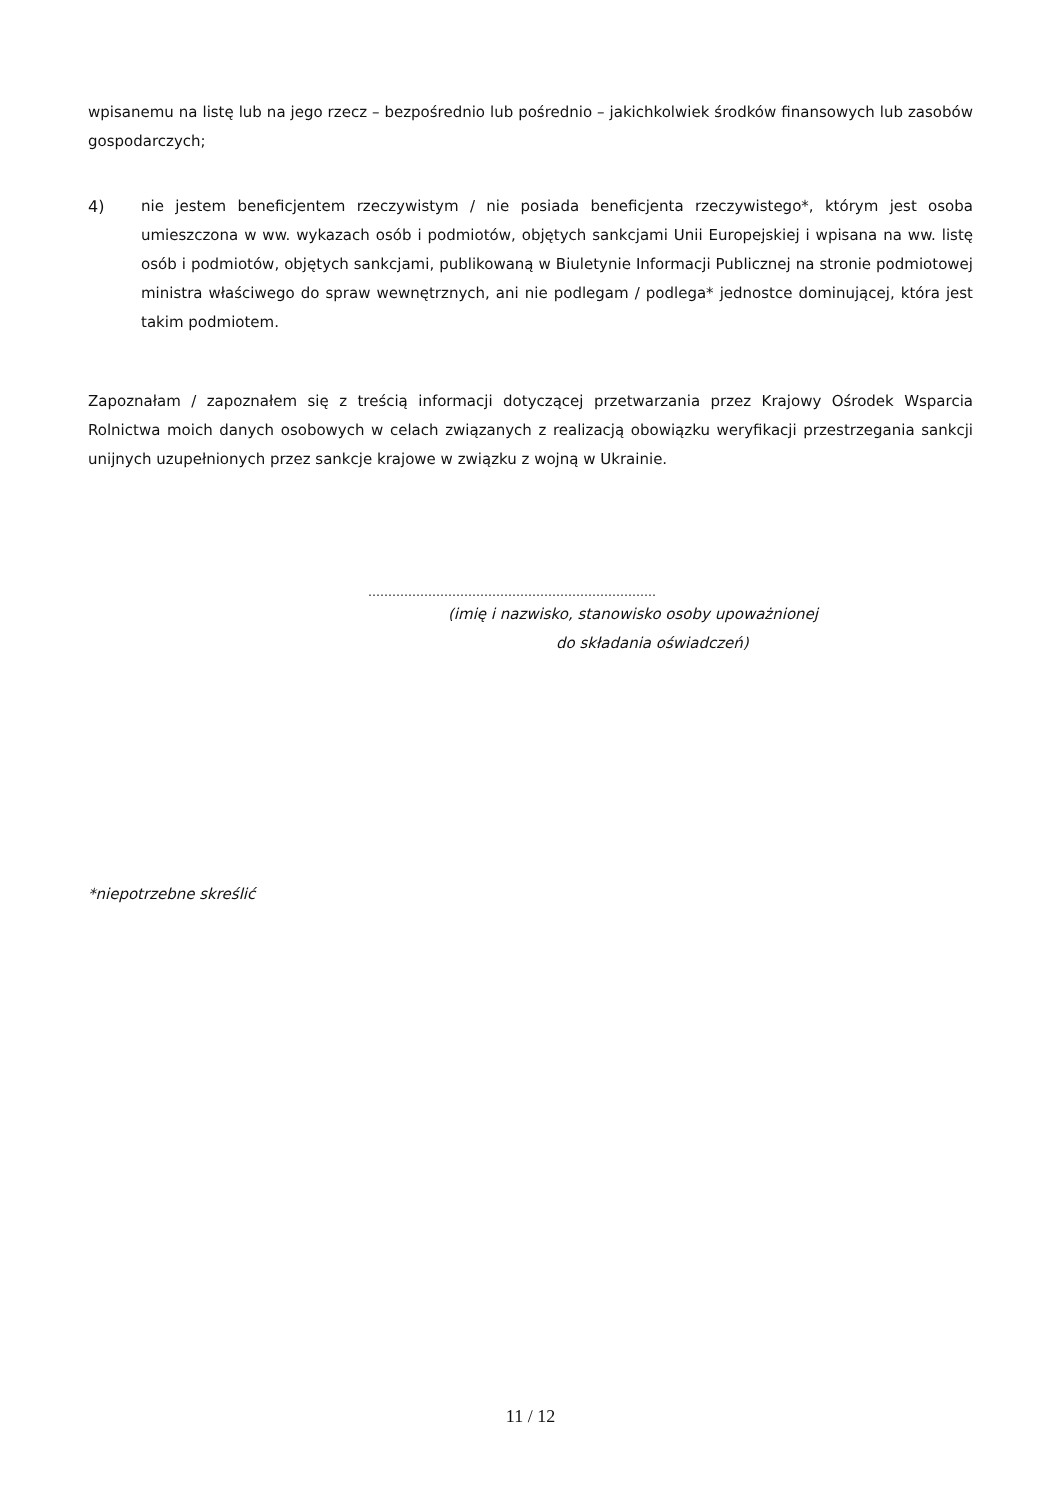wpisanemu na listę lub na jego rzecz – bezpośrednio lub pośrednio – jakichkolwiek środków finansowych lub zasobów gospodarczych;
4) nie jestem beneficjentem rzeczywistym / nie posiada beneficjenta rzeczywistego*, którym jest osoba umieszczona w ww. wykazach osób i podmiotów, objętych sankcjami Unii Europejskiej i wpisana na ww. listę osób i podmiotów, objętych sankcjami, publikowaną w Biuletynie Informacji Publicznej na stronie podmiotowej ministra właściwego do spraw wewnętrznych, ani nie podlegam / podlega* jednostce dominującej, która jest takim podmiotem.
Zapoznałam / zapoznałem się z treścią informacji dotyczącej przetwarzania przez Krajowy Ośrodek Wsparcia Rolnictwa moich danych osobowych w celach związanych z realizacją obowiązku weryfikacji przestrzegania sankcji unijnych uzupełnionych przez sankcje krajowe w związku z wojną w Ukrainie.
………………………………………………………………
(imię i nazwisko, stanowisko osoby upoważnionej
do składania oświadczeń)
*niepotrzebne skreślić
11 / 12